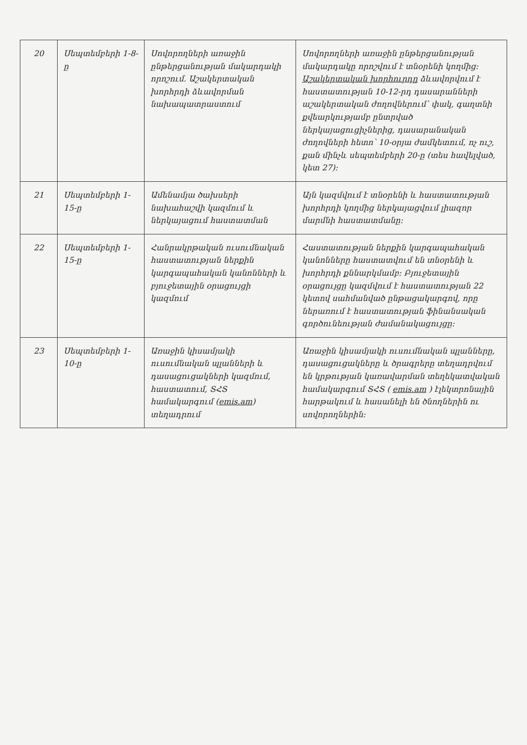| 20 | Սեպտեմբերի 1-8-ը | Սովորողների առաջին ընթերցանության մակարդակի որոշում. Աշակերտական խորհրդի ձևավորման նախապատրաստում | Սովորողների առաջին ընթերցանության մակարդակը որոշվում է տնօրենի կողմից: Աշակերտական խորհուրդը ձևավորվում է հաստատության 10-12-րդ դասարանների աշակերտական ժողովներում՝ փակ, գաղտնի քվեարկությամբ ընտրված ներկայացուցիչներից, դասարանական ժողովների հետո՝ 10-օրյա ժամկետում, ոչ ուշ, քան մինչև սեպտեմբերի 20-ը (տես հավելված, կետ 27): |
| 21 | Սեպտեմբերի 1-15-ը | Ամենամյա ծախսերի նախահաշվի կազմում և ներկայացում հաստատման | Այն կազմվում է տնօրենի և հաստատության խորհրդի կողմից ներկայացվում լիազոր մարմնի հաստատմանը: |
| 22 | Սեպտեմբերի 1-15-ը | Հանրակրթական ուսումնական հաստատության ներքին կարգապահական կանոնների և բյուջետային օրացույցի կազմում | Հաստատության ներքին կարգապահական կանոնները հաստատվում են տնօրենի և խորհրդի քննարկմամբ: Բյուջետային օրացույցը կազմվում է հաստատության 22 կետով սահմանված ընթացակարգով, որը ներառում է հաստատության ֆինանսական գործունեության ժամանակացույցը: |
| 23 | Սեպտեմբերի 1-10-ը | Առաջին կիսամյակի ուսումնական պլանների և դասացուցակների կազմում, հաստատում, ՏՀՏ համակարգում ( emis.am ) տեղադրում | Առաջին կիսամյակի ուսումնական պլանները, դասացուցակները և ծրագրերը տեղադրվում են կրթության կառավարման տեղեկատվական համակարգում ՏՀՏ ( emis.am ) էլեկտրոնային հարթակում և հասանելի են ծնողներին ու սովորողներին: |